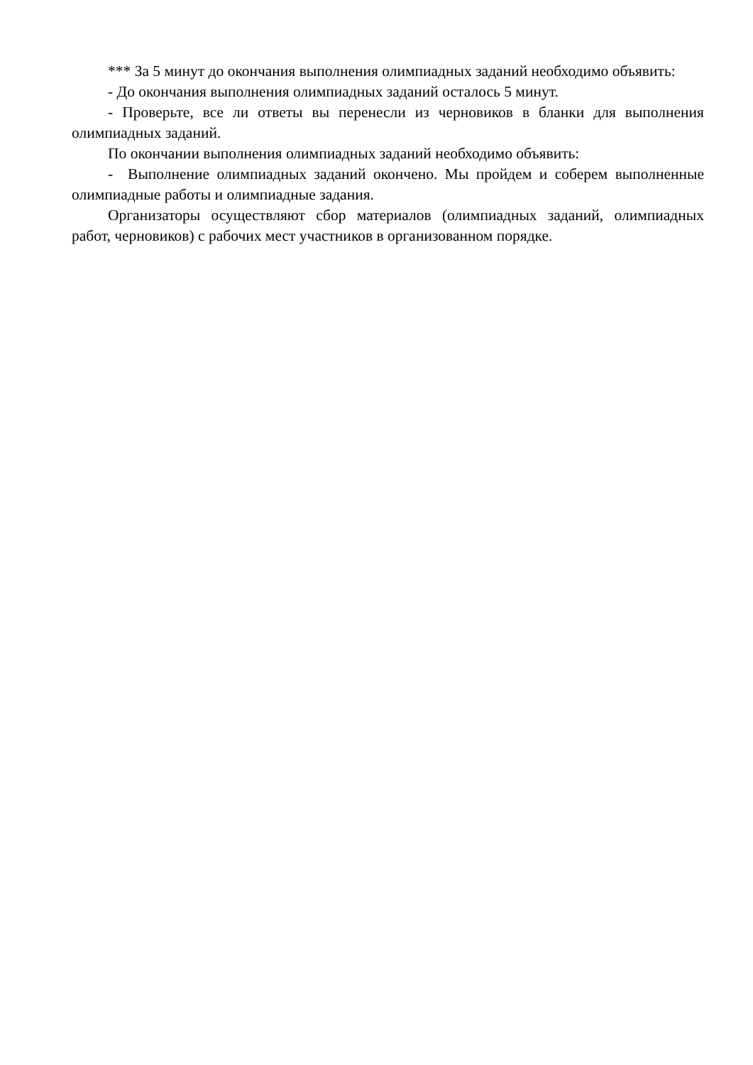*** За 5 минут до окончания выполнения олимпиадных заданий необходимо объявить:
- До окончания выполнения олимпиадных заданий осталось 5 минут.
- Проверьте, все ли ответы вы перенесли из черновиков в бланки для выполнения олимпиадных заданий.
По окончании выполнения олимпиадных заданий необходимо объявить:
- Выполнение олимпиадных заданий окончено. Мы пройдем и соберем выполненные олимпиадные работы и олимпиадные задания.
Организаторы осуществляют сбор материалов (олимпиадных заданий, олимпиадных работ, черновиков) с рабочих мест участников в организованном порядке.